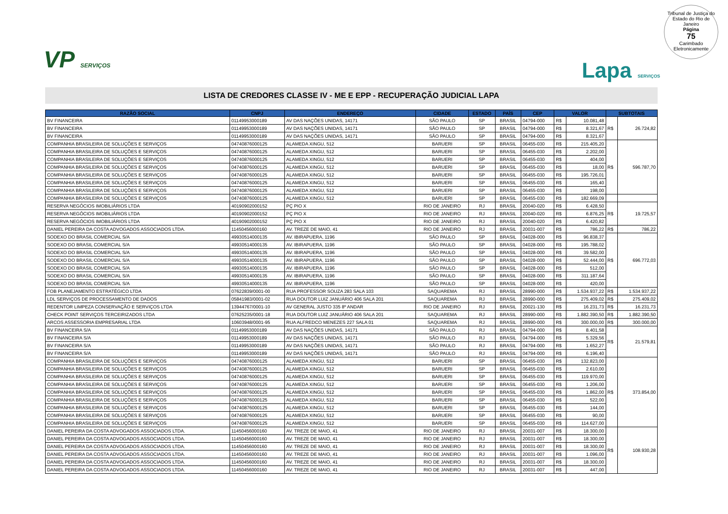Tribunal de Justiça do Estado do Rio de Janeiro
Página
75
Carimbado Eletronicamente
VP SERVIÇOS
Lapa SERVIÇOS
LISTA DE CREDORES CLASSE IV - ME E EPP - RECUPERAÇÃO JUDICIAL LAPA
| RAZÃO SOCIAL | CNPJ | ENDEREÇO | CIDADE | ESTADO | PAÍS | CEP | VALOR | | SUBTOTAIS | |
| --- | --- | --- | --- | --- | --- | --- | --- | --- | --- | --- |
| BV FINANCEIRA | 01149953000189 | AV DAS NAÇÕES UNIDAS, 14171 | SÃO PAULO | SP | BRASIL | 04794-000 | R$ | 10.081,48 | R$ | 26.724,82 |
| BV FINANCEIRA | 01149953000189 | AV DAS NAÇÕES UNIDAS, 14171 | SÃO PAULO | SP | BRASIL | 04794-000 | R$ | 8.321,67 | | |
| BV FINANCEIRA | 01149953000189 | AV DAS NAÇÕES UNIDAS, 14171 | SÃO PAULO | SP | BRASIL | 04794-000 | R$ | 8.321,67 | | |
| COMPANHIA BRASILEIRA DE SOLUÇÕES E SERVIÇOS | 04740876000125 | ALAMEDA XINGU, 512 | BARUERI | SP | BRASIL | 06455-030 | R$ | 215.405,20 | R$ | 596.787,70 |
| COMPANHIA BRASILEIRA DE SOLUÇÕES E SERVIÇOS | 04740876000125 | ALAMEDA XINGU, 512 | BARUERI | SP | BRASIL | 06455-030 | R$ | 2.202,00 | | |
| COMPANHIA BRASILEIRA DE SOLUÇÕES E SERVIÇOS | 04740876000125 | ALAMEDA XINGU, 512 | BARUERI | SP | BRASIL | 06455-030 | R$ | 404,00 | | |
| COMPANHIA BRASILEIRA DE SOLUÇÕES E SERVIÇOS | 04740876000125 | ALAMEDA XINGU, 512 | BARUERI | SP | BRASIL | 06455-030 | R$ | 18,00 | | |
| COMPANHIA BRASILEIRA DE SOLUÇÕES E SERVIÇOS | 04740876000125 | ALAMEDA XINGU, 512 | BARUERI | SP | BRASIL | 06455-030 | R$ | 195.726,01 | | |
| COMPANHIA BRASILEIRA DE SOLUÇÕES E SERVIÇOS | 04740876000125 | ALAMEDA XINGU, 512 | BARUERI | SP | BRASIL | 06455-030 | R$ | 165,40 | | |
| COMPANHIA BRASILEIRA DE SOLUÇÕES E SERVIÇOS | 04740876000125 | ALAMEDA XINGU, 512 | BARUERI | SP | BRASIL | 06455-030 | R$ | 198,00 | | |
| COMPANHIA BRASILEIRA DE SOLUÇÕES E SERVIÇOS | 04740876000125 | ALAMEDA XINGU, 512 | BARUERI | SP | BRASIL | 06455-030 | R$ | 182.669,09 | | |
| RESERVA NEGÓCIOS IMOBILIÁRIOS LTDA | 40190902000152 | PÇ PIO X | RIO DE JANEIRO | RJ | BRASIL | 20040-020 | R$ | 6.428,50 | R$ | 19.725,57 |
| RESERVA NEGÓCIOS IMOBILIÁRIOS LTDA | 40190902000152 | PÇ PIO X | RIO DE JANEIRO | RJ | BRASIL | 20040-020 | R$ | 6.876,25 | | |
| RESERVA NEGÓCIOS IMOBILIÁRIOS LTDA | 40190902000152 | PÇ PIO X | RIO DE JANEIRO | RJ | BRASIL | 20040-020 | R$ | 6.420,82 | | |
| DANIEL PEREIRA DA COSTA ADVOGADOS ASSOCIADOS LTDA. | 11450456000160 | AV. TREZE DE MAIO, 41 | RIO DE JANEIRO | RJ | BRASIL | 20031-007 | R$ | 786,22 | R$ | 786,22 |
| SODEXO DO BRASIL COMERCIAL S/A | 49930514000135 | AV. IBIRAPUERA, 1196 | SÃO PAULO | SP | BRASIL | 04028-000 | R$ | 96.838,37 | R$ | 696.772,03 |
| SODEXO DO BRASIL COMERCIAL S/A | 49930514000135 | AV. IBIRAPUERA, 1196 | SÃO PAULO | SP | BRASIL | 04028-000 | R$ | 195.788,02 | | |
| SODEXO DO BRASIL COMERCIAL S/A | 49930514000135 | AV. IBIRAPUERA, 1196 | SÃO PAULO | SP | BRASIL | 04028-000 | R$ | 39.582,00 | | |
| SODEXO DO BRASIL COMERCIAL S/A | 49930514000135 | AV. IBIRAPUERA, 1196 | SÃO PAULO | SP | BRASIL | 04028-000 | R$ | 52.444,00 | | |
| SODEXO DO BRASIL COMERCIAL S/A | 49930514000135 | AV. IBIRAPUERA, 1196 | SÃO PAULO | SP | BRASIL | 04028-000 | R$ | 512,00 | | |
| SODEXO DO BRASIL COMERCIAL S/A | 49930514000135 | AV. IBIRAPUERA, 1196 | SÃO PAULO | SP | BRASIL | 04028-000 | R$ | 311.187,64 | | |
| SODEXO DO BRASIL COMERCIAL S/A | 49930514000135 | AV. IBIRAPUERA, 1196 | SÃO PAULO | SP | BRASIL | 04028-000 | R$ | 420,00 | | |
| FOB PLANEJAMENTO ESTRATÉGICO LTDA | 07622839/0001-00 | RUA PROFESSOR SOUZA 283 SALA 103 | SAQUAREMA | RJ | BRASIL | 28990-000 | R$ | 1.534.937,22 | R$ | 1.534.937,22 |
| LDL SERVIÇOS DE PROCESSAMENTO DE DADOS | 05841983/0001-02 | RUA DOUTOR LUIZ JANUÁRIO 406 SALA 201 | SAQUAREMA | RJ | BRASIL | 28990-000 | R$ | 275.409,02 | R$ | 275.409,02 |
| REDENTOR LIMPEZA CONSERVAÇÃO E SERVIÇOS LTDA | 13944767/0001-10 | AV GENERAL JUSTO 335 8º ANDAR | RIO DE JANEIRO | RJ | BRASIL | 20021-130 | R$ | 16.231,73 | R$ | 16.231,73 |
| CHECK POINT SERVIÇOS TERCEIRIZADOS LTDA | 07625235/0001-18 | RUA DOUTOR LUIZ JANUÁRIO 406 SALA 201 | SAQUAREMA | RJ | BRASIL | 28990-000 | R$ | 1.882.390,50 | R$ | 1.882.390,50 |
| ARCOS ASSESSORIA EMPRESARIAL LTDA | 10603948/0001-95 | RUA ALFREDCO MENEZES 227 SALA 01 | SAQUAREMA | RJ | BRASIL | 28990-000 | R$ | 300.000,00 | R$ | 300.000,00 |
| BV FINANCEIRA S/A | 01149953000189 | AV DAS NAÇÕES UNIDAS, 14171 | SÃO PAULO | RJ | BRASIL | 04794-000 | R$ | 8.401,58 | R$ | 21.579,81 |
| BV FINANCEIRA S/A | 01149953000189 | AV DAS NAÇÕES UNIDAS, 14171 | SÃO PAULO | RJ | BRASIL | 04794-000 | R$ | 5.329,56 | | |
| BV FINANCEIRA S/A | 01149953000189 | AV DAS NAÇÕES UNIDAS, 14171 | SÃO PAULO | RJ | BRASIL | 04794-000 | R$ | 1.652,27 | | |
| BV FINANCEIRA S/A | 01149953000189 | AV DAS NAÇÕES UNIDAS, 14171 | SÃO PAULO | RJ | BRASIL | 04794-000 | R$ | 6.196,40 | | |
| COMPANHIA BRASILEIRA DE SOLUÇÕES E SERVIÇOS | 04740876000125 | ALAMEDA XINGU, 512 | BARUERI | SP | BRASIL | 06455-030 | R$ | 132.823,00 | R$ | 373.854,00 |
| COMPANHIA BRASILEIRA DE SOLUÇÕES E SERVIÇOS | 04740876000125 | ALAMEDA XINGU, 512 | BARUERI | SP | BRASIL | 06455-030 | R$ | 2.610,00 | | |
| COMPANHIA BRASILEIRA DE SOLUÇÕES E SERVIÇOS | 04740876000125 | ALAMEDA XINGU, 512 | BARUERI | SP | BRASIL | 06455-030 | R$ | 119.970,00 | | |
| COMPANHIA BRASILEIRA DE SOLUÇÕES E SERVIÇOS | 04740876000125 | ALAMEDA XINGU, 512 | BARUERI | SP | BRASIL | 06455-030 | R$ | 1.206,00 | | |
| COMPANHIA BRASILEIRA DE SOLUÇÕES E SERVIÇOS | 04740876000125 | ALAMEDA XINGU, 512 | BARUERI | SP | BRASIL | 06455-030 | R$ | 1.862,00 | | |
| COMPANHIA BRASILEIRA DE SOLUÇÕES E SERVIÇOS | 04740876000125 | ALAMEDA XINGU, 512 | BARUERI | SP | BRASIL | 06455-030 | R$ | 522,00 | | |
| COMPANHIA BRASILEIRA DE SOLUÇÕES E SERVIÇOS | 04740876000125 | ALAMEDA XINGU, 512 | BARUERI | SP | BRASIL | 06455-030 | R$ | 144,00 | | |
| COMPANHIA BRASILEIRA DE SOLUÇÕES E SERVIÇOS | 04740876000125 | ALAMEDA XINGU, 512 | BARUERI | SP | BRASIL | 06455-030 | R$ | 90,00 | | |
| COMPANHIA BRASILEIRA DE SOLUÇÕES E SERVIÇOS | 04740876000125 | ALAMEDA XINGU, 512 | BARUERI | SP | BRASIL | 06455-030 | R$ | 114.627,00 | | |
| DANIEL PEREIRA DA COSTA ADVOGADOS ASSOCIADOS LTDA. | 11450456000160 | AV. TREZE DE MAIO, 41 | RIO DE JANEIRO | RJ | BRASIL | 20031-007 | R$ | 18.300,00 | R$ | 108.930,28 |
| DANIEL PEREIRA DA COSTA ADVOGADOS ASSOCIADOS LTDA. | 11450456000160 | AV. TREZE DE MAIO, 41 | RIO DE JANEIRO | RJ | BRASIL | 20031-007 | R$ | 18.300,00 | | |
| DANIEL PEREIRA DA COSTA ADVOGADOS ASSOCIADOS LTDA. | 11450456000160 | AV. TREZE DE MAIO, 41 | RIO DE JANEIRO | RJ | BRASIL | 20031-007 | R$ | 18.300,00 | | |
| DANIEL PEREIRA DA COSTA ADVOGADOS ASSOCIADOS LTDA. | 11450456000160 | AV. TREZE DE MAIO, 41 | RIO DE JANEIRO | RJ | BRASIL | 20031-007 | R$ | 1.096,00 | | |
| DANIEL PEREIRA DA COSTA ADVOGADOS ASSOCIADOS LTDA. | 11450456000160 | AV. TREZE DE MAIO, 41 | RIO DE JANEIRO | RJ | BRASIL | 20031-007 | R$ | 18.300,00 | | |
| DANIEL PEREIRA DA COSTA ADVOGADOS ASSOCIADOS LTDA. | 11450456000160 | AV. TREZE DE MAIO, 41 | RIO DE JANEIRO | RJ | BRASIL | 20031-007 | R$ | 447,00 | | |